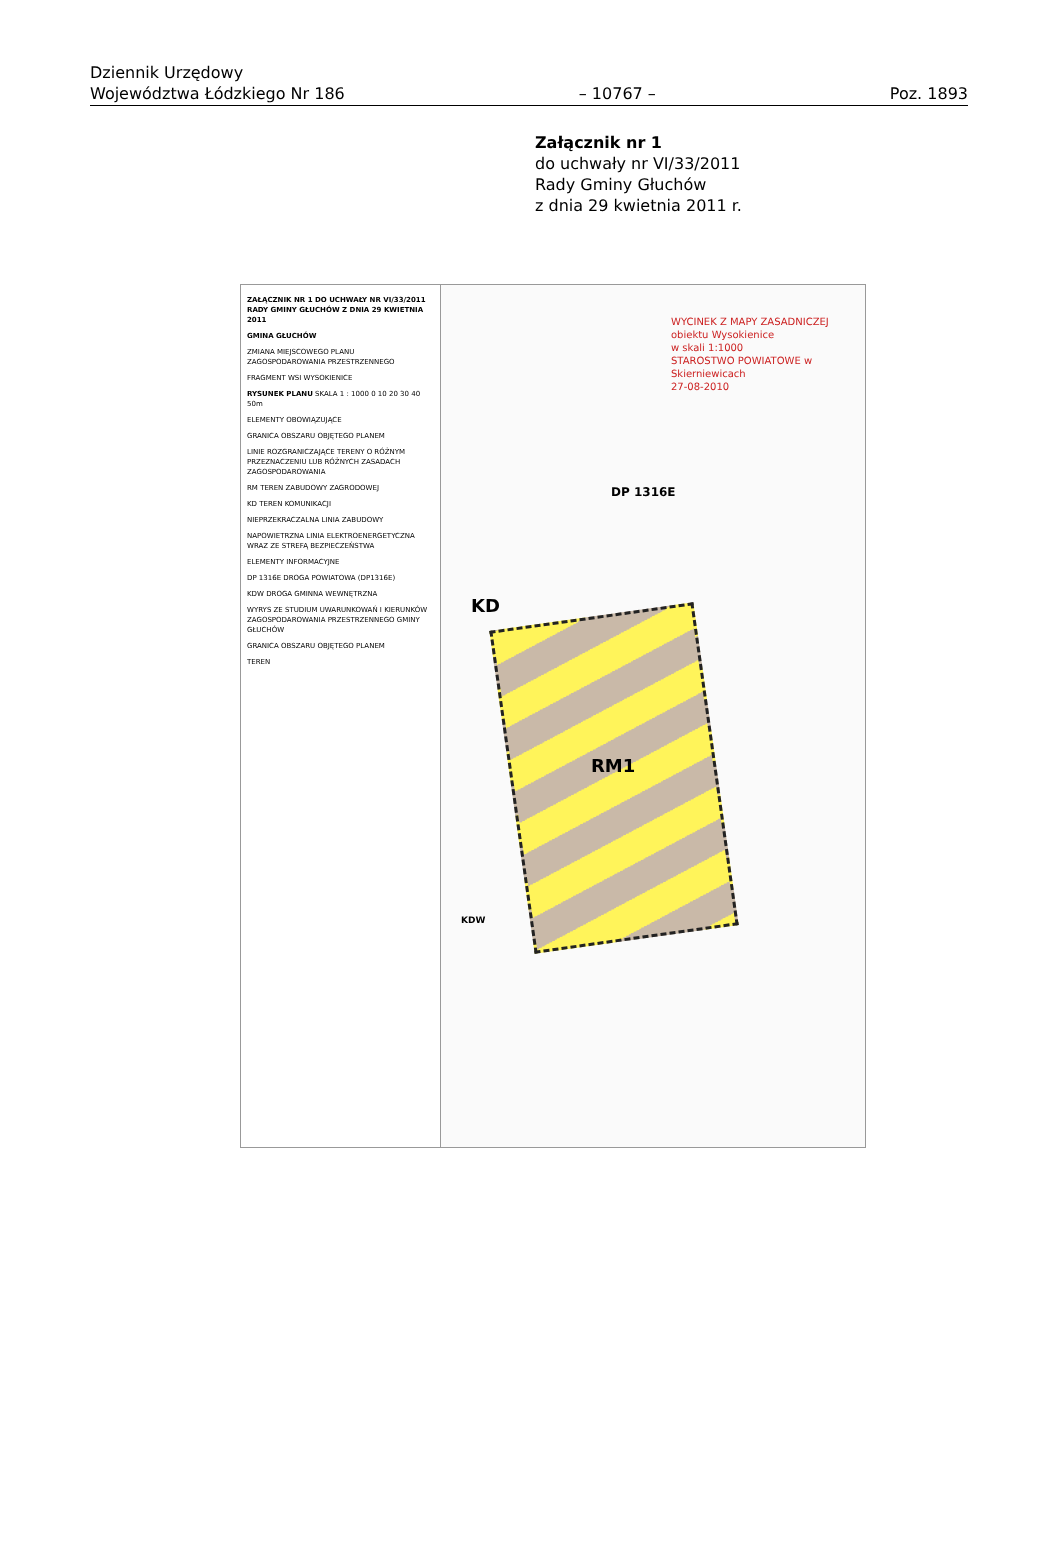Dziennik Urzędowy
Województwa Łódzkiego Nr 186
– 10767 –
Poz. 1893
Załącznik nr 1
do uchwały nr VI/33/2011
Rady Gminy Głuchów
z dnia 29 kwietnia 2011 r.
ZAŁĄCZNIK NR 1 DO UCHWAŁY NR VI/33/2011 RADY GMINY GŁUCHÓW Z DNIA 29 KWIETNIA 2011
GMINA GŁUCHÓW
ZMIANA MIEJSCOWEGO PLANU ZAGOSPODAROWANIA PRZESTRZENNEGO
FRAGMENT WSI WYSOKIENICE
RYSUNEK PLANU SKALA 1 : 1000 0 10 20 30 40 50m
ELEMENTY OBOWIĄZUJĄCE
GRANICA OBSZARU OBJĘTEGO PLANEM
LINIE ROZGRANICZAJĄCE TERENY O RÓŻNYM PRZEZNACZENIU LUB RÓŻNYCH ZASADACH ZAGOSPODAROWANIA
RM TEREN ZABUDOWY ZAGRODOWEJ
KD TEREN KOMUNIKACJI
NIEPRZEKRACZALNA LINIA ZABUDOWY
NAPOWIETRZNA LINIA ELEKTROENERGETYCZNA WRAZ ZE STREFĄ BEZPIECZEŃSTWA
ELEMENTY INFORMACYJNE
DP 1316E DROGA POWIATOWA (DP1316E)
KDW DROGA GMINNA WEWNĘTRZNA
WYRYS ZE STUDIUM UWARUNKOWAŃ I KIERUNKÓW ZAGOSPODAROWANIA PRZESTRZENNEGO GMINY GŁUCHÓW
GRANICA OBSZARU OBJĘTEGO PLANEM
TEREN
RM1
KD
DP 1316E
KDW
WYCINEK Z MAPY ZASADNICZEJ
obiektu Wysokienice
w skali 1:1000
STAROSTWO POWIATOWE w Skierniewicach
27-08-2010